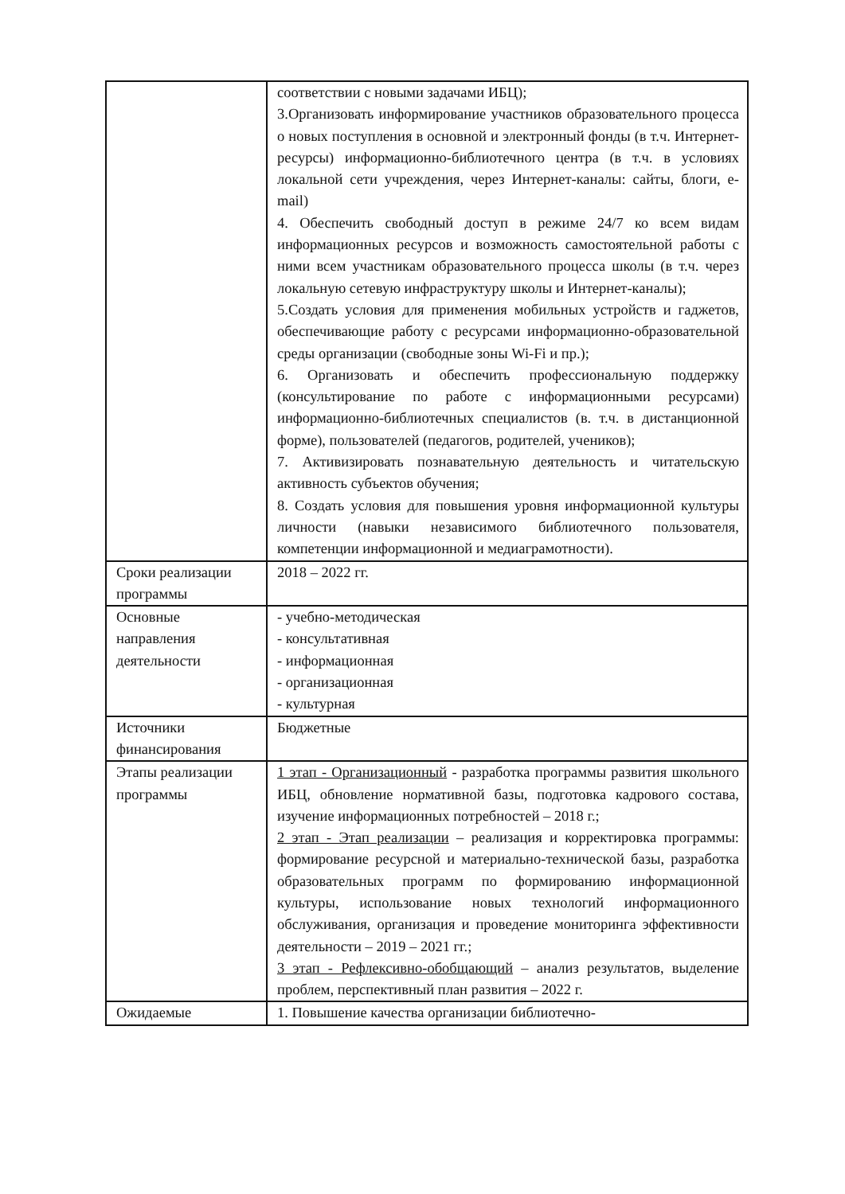| | соответствии с новыми задачами ИБЦ); 3.Организовать информирование участников образовательного процесса о новых поступления в основной и электронный фонды (в т.ч. Интернет-ресурсы) информационно-библиотечного центра (в т.ч. в условиях локальной сети учреждения, через Интернет-каналы: сайты, блоги, e-mail) 4. Обеспечить свободный доступ в режиме 24/7 ко всем видам информационных ресурсов и возможность самостоятельной работы с ними всем участникам образовательного процесса школы (в т.ч. через локальную сетевую инфраструктуру школы и Интернет-каналы); 5.Создать условия для применения мобильных устройств и гаджетов, обеспечивающие работу с ресурсами информационно-образовательной среды организации (свободные зоны Wi-Fi и пр.); 6. Организовать и обеспечить профессиональную поддержку (консультирование по работе с информационными ресурсами) информационно-библиотечных специалистов (в. т.ч. в дистанционной форме), пользователей (педагогов, родителей, учеников); 7. Активизировать познавательную деятельность и читательскую активность субъектов обучения; 8. Создать условия для повышения уровня информационной культуры личности (навыки независимого библиотечного пользователя, компетенции информационной и медиаграмотности). |
| Сроки реализации программы | 2018 – 2022 гг. |
| Основные направления деятельности | - учебно-методическая - консультативная - информационная - организационная - культурная |
| Источники финансирования | Бюджетные |
| Этапы реализации программы | 1 этап - Организационный - разработка программы развития школьного ИБЦ, обновление нормативной базы, подготовка кадрового состава, изучение информационных потребностей – 2018 г.; 2 этап - Этап реализации – реализация и корректировка программы: формирование ресурсной и материально-технической базы, разработка образовательных программ по формированию информационной культуры, использование новых технологий информационного обслуживания, организация и проведение мониторинга эффективности деятельности – 2019 – 2021 гг.; 3 этап - Рефлексивно-обобщающий – анализ результатов, выделение проблем, перспективный план развития – 2022 г. |
| Ожидаемые | 1. Повышение качества организации библиотечно- |